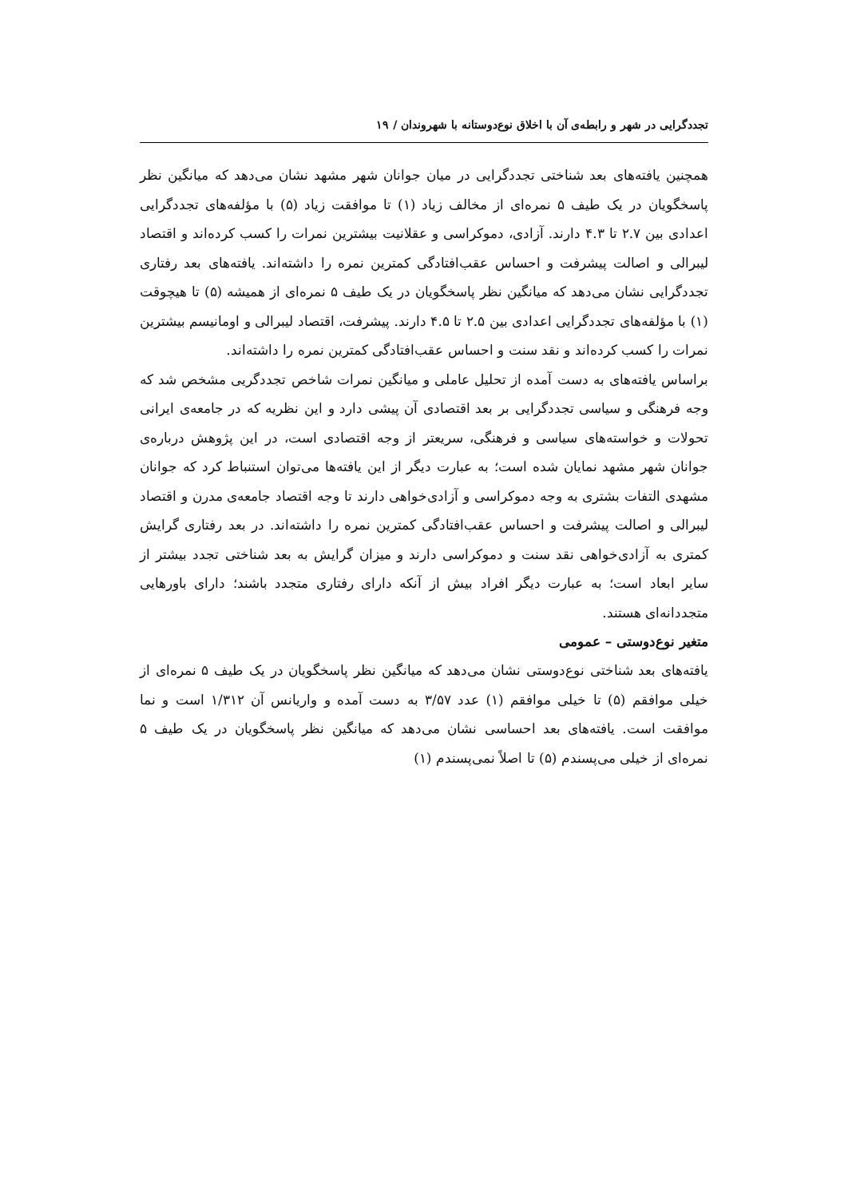تجددگرایی در شهر و رابطه‌ی آن با اخلاق نوع‌دوستانه با شهروندان / ۱۹
همچنین یافته‌های بعد شناختی تجددگرایی در میان جوانان شهر مشهد نشان می‌دهد که میانگین نظر پاسخگویان در یک طیف ۵ نمره‌ای از مخالف زیاد (۱) تا موافقت زیاد (۵) با مؤلفه‌های تجددگرایی اعدادی بین ۲.۷ تا ۴.۳ دارند. آزادی، دموکراسی و عقلانیت بیشترین نمرات را کسب کرده‌اند و اقتصاد لیبرالی و اصالت پیشرفت و احساس عقب‌افتادگی کمترین نمره را داشته‌اند. یافته‌های بعد رفتاری تجددگرایی نشان می‌دهد که میانگین نظر پاسخگویان در یک طیف ۵ نمره‌ای از همیشه (۵) تا هیچوقت (۱) با مؤلفه‌های تجددگرایی اعدادی بین ۲.۵ تا ۴.۵ دارند. پیشرفت، اقتصاد لیبرالی و اومانیسم بیشترین نمرات را کسب کرده‌اند و نقد سنت و احساس عقب‌افتادگی کمترین نمره را داشته‌اند.
براساس یافته‌های به دست آمده از تحلیل عاملی و میانگین نمرات شاخص تجددگریی مشخص شد که وجه فرهنگی و سیاسی تجددگرایی بر بعد اقتصادی آن پیشی دارد و این نظریه که در جامعه‌ی ایرانی تحولات و خواسته‌های سیاسی و فرهنگی، سریعتر از وجه اقتصادی است، در این پژوهش درباره‌ی جوانان شهر مشهد نمایان شده است؛ به عبارت دیگر از این یافته‌ها می‌توان استنباط کرد که جوانان مشهدی التفات بشتری به وجه دموکراسی و آزادی‌خواهی دارند تا وجه اقتصاد جامعه‌ی مدرن و اقتصاد لیبرالی و اصالت پیشرفت و احساس عقب‌افتادگی کمترین نمره را داشته‌اند. در بعد رفتاری گرایش کمتری به آزادی‌خواهی نقد سنت و دموکراسی دارند و میزان گرایش به بعد شناختی تجدد بیشتر از سایر ابعاد است؛ به عبارت دیگر افراد بیش از آنکه دارای رفتاری متجدد باشند؛ دارای باورهایی متجددانه‌ای هستند.
متغیر نوع‌دوستی – عمومی
یافته‌های بعد شناختی نوع‌دوستی نشان می‌دهد که میانگین نظر پاسخگویان در یک طیف ۵ نمره‌ای از خیلی موافقم (۵) تا خیلی موافقم (۱) عدد ۳/۵۷ به دست آمده و واریانس آن ۱/۳۱۲ است و نما موافقت است. یافته‌های بعد احساسی نشان می‌دهد که میانگین نظر پاسخگویان در یک طیف ۵ نمره‌ای از خیلی می‌پسندم (۵) تا اصلاً نمی‌پسندم (۱)